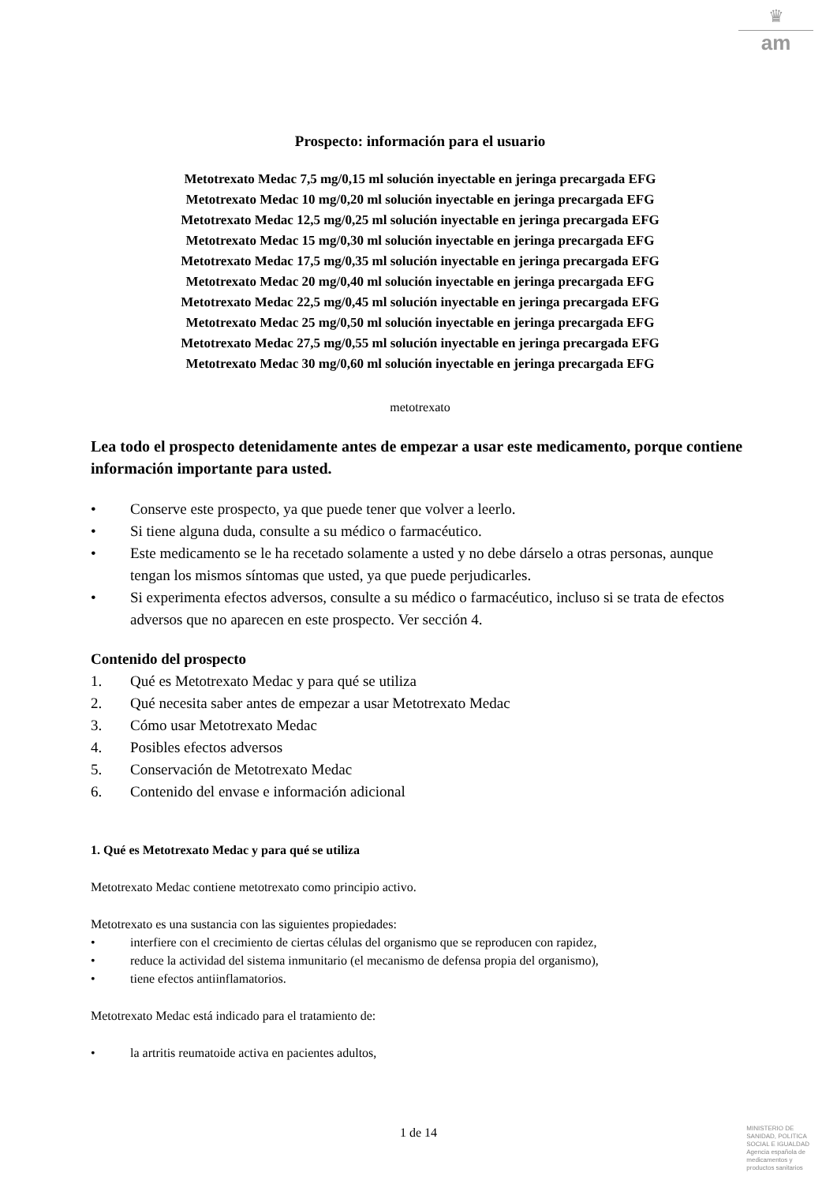♛
am
Prospecto: información para el usuario
Metotrexato Medac 7,5 mg/0,15 ml solución inyectable en jeringa precargada EFG
Metotrexato Medac 10 mg/0,20 ml solución inyectable en jeringa precargada EFG
Metotrexato Medac 12,5 mg/0,25 ml solución inyectable en jeringa precargada EFG
Metotrexato Medac 15 mg/0,30 ml solución inyectable en jeringa precargada EFG
Metotrexato Medac 17,5 mg/0,35 ml solución inyectable en jeringa precargada EFG
Metotrexato Medac 20 mg/0,40 ml solución inyectable en jeringa precargada EFG
Metotrexato Medac 22,5 mg/0,45 ml solución inyectable en jeringa precargada EFG
Metotrexato Medac 25 mg/0,50 ml solución inyectable en jeringa precargada EFG
Metotrexato Medac 27,5 mg/0,55 ml solución inyectable en jeringa precargada EFG
Metotrexato Medac 30 mg/0,60 ml solución inyectable en jeringa precargada EFG
metotrexato
Lea todo el prospecto detenidamente antes de empezar a usar este medicamento, porque contiene información importante para usted.
• Conserve este prospecto, ya que puede tener que volver a leerlo.
• Si tiene alguna duda, consulte a su médico o farmacéutico.
• Este medicamento se le ha recetado solamente a usted y no debe dárselo a otras personas, aunque tengan los mismos síntomas que usted, ya que puede perjudicarles.
• Si experimenta efectos adversos, consulte a su médico o farmacéutico, incluso si se trata de efectos adversos que no aparecen en este prospecto. Ver sección 4.
Contenido del prospecto
1. Qué es Metotrexato Medac y para qué se utiliza
2. Qué necesita saber antes de empezar a usar Metotrexato Medac
3. Cómo usar Metotrexato Medac
4. Posibles efectos adversos
5. Conservación de Metotrexato Medac
6. Contenido del envase e información adicional
1. Qué es Metotrexato Medac y para qué se utiliza
Metotrexato Medac contiene metotrexato como principio activo.
Metotrexato es una sustancia con las siguientes propiedades:
• interfiere con el crecimiento de ciertas células del organismo que se reproducen con rapidez,
• reduce la actividad del sistema inmunitario (el mecanismo de defensa propia del organismo),
• tiene efectos antiinflamatorios.
Metotrexato Medac está indicado para el tratamiento de:
• la artritis reumatoide activa en pacientes adultos,
1 de 14
MINISTERIO DE
SANIDAD, POLITICA
SOCIAL E IGUALDAD
Agencia española de
medicamentos y
productos sanitarios